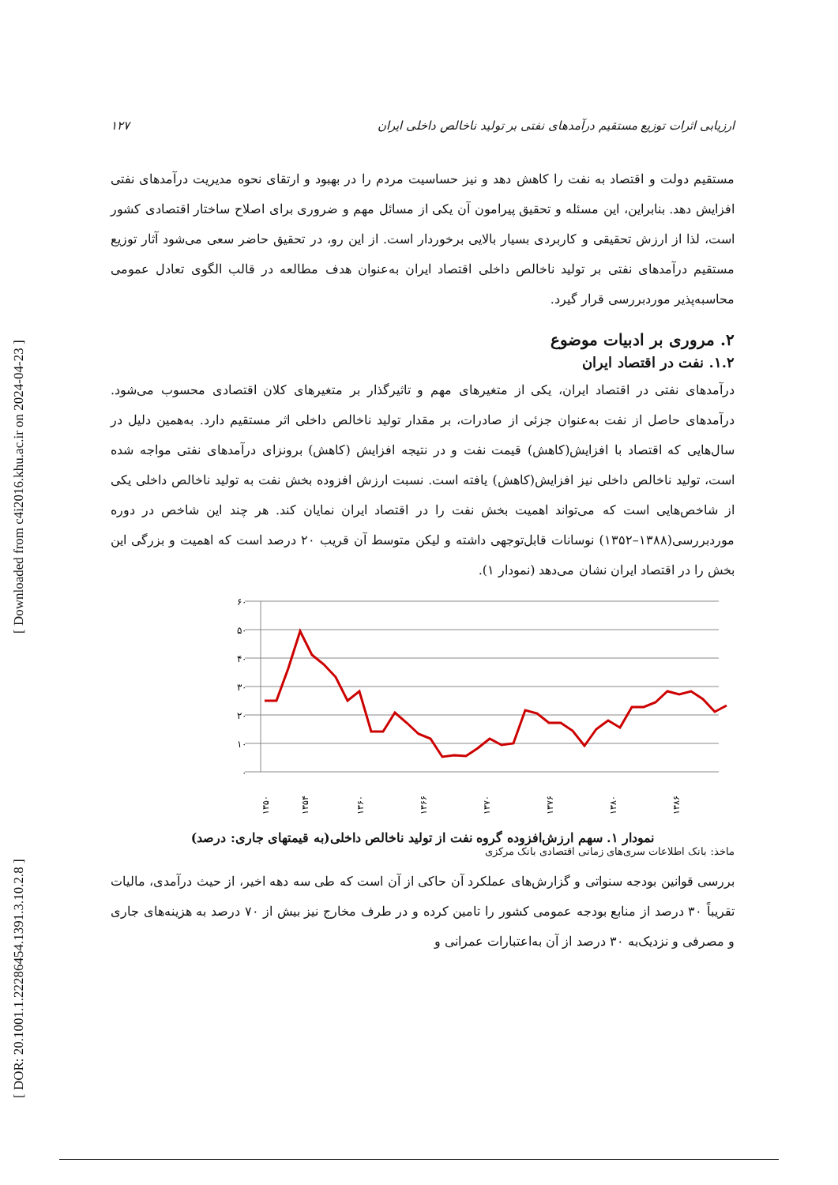[ DOR: 20.1001.1.22286454.1391.3.10.2.8 ] [ Downloaded from c4i2016.khu.ac.ir on 2024-04-23 ]
ارزیابی اثرات توزیع مستقیم درآمدهای نفتی بر تولید ناخالص داخلی ایران ۱۲۷
مستقیم دولت و اقتصاد به نفت را کاهش دهد و نیز حساسیت مردم را در بهبود و ارتقای نحوه مدیریت درآمدهای نفتی افزایش دهد. بنابراین، این مسئله و تحقیق پیرامون آن یکی از مسائل مهم و ضروری برای اصلاح ساختار اقتصادی کشور است، لذا از ارزش تحقیقی و کاربردی بسیار بالایی برخوردار است. از این رو، در تحقیق حاضر سعی می‌شود آثار توزیع مستقیم درآمدهای نفتی بر تولید ناخالص داخلی اقتصاد ایران به‌عنوان هدف مطالعه در قالب الگوی تعادل عمومی محاسبه‌پذیر موردبررسی قرار گیرد.
۲. مروری بر ادبیات موضوع
۱.۲. نفت در اقتصاد ایران
درآمدهای نفتی در اقتصاد ایران، یکی از متغیرهای مهم و تاثیرگذار بر متغیرهای کلان اقتصادی محسوب می‌شود. درآمدهای حاصل از نفت به‌عنوان جزئی از صادرات، بر مقدار تولید ناخالص داخلی اثر مستقیم دارد. به‌همین دلیل در سال‌هایی که اقتصاد با افزایش(کاهش) قیمت نفت و در نتیجه افزایش (کاهش) برونزای درآمدهای نفتی مواجه شده است، تولید ناخالص داخلی نیز افزایش(کاهش) یافته است. نسبت ارزش افزوده بخش نفت به تولید ناخالص داخلی یکی از شاخص‌هایی است که می‌تواند اهمیت بخش نفت را در اقتصاد ایران نمایان کند. هر چند این شاخص در دوره موردبررسی(۱۳۸۸–۱۳۵۲) نوسانات قابل‌توجهی داشته و لیکن متوسط آن قریب ۲۰ درصد است که اهمیت و بزرگی این بخش را در اقتصاد ایران نشان می‌دهد (نمودار ۱).
۶۰
۵۰
۴۰
۳۰
۲۰
۱۰
۰
۱۳۵۰
۱۳۵۴
۱۳۶۰
۱۳۶۶
۱۳۷۰
۱۳۷۶
۱۳۸۰
۱۳۸۶
نمودار ۱. سهم ارزش‌افزوده گروه نفت از تولید ناخالص داخلی(به قیمتهای جاری: درصد)
ماخذ: بانک اطلاعات سری‌های زمانی اقتصادی بانک مرکزی
بررسی قوانین بودجه سنواتی و گزارش‌های عملکرد آن حاکی از آن است که طی سه دهه اخیر، از حیث درآمدی، مالیات تقریباً ۳۰ درصد از منابع بودجه عمومی کشور را تامین کرده و در طرف مخارج نیز بیش از ۷۰ درصد به هزینه‌های جاری و مصرفی و نزدیک‌به ۳۰ درصد از آن به‌اعتبارات عمرانی و